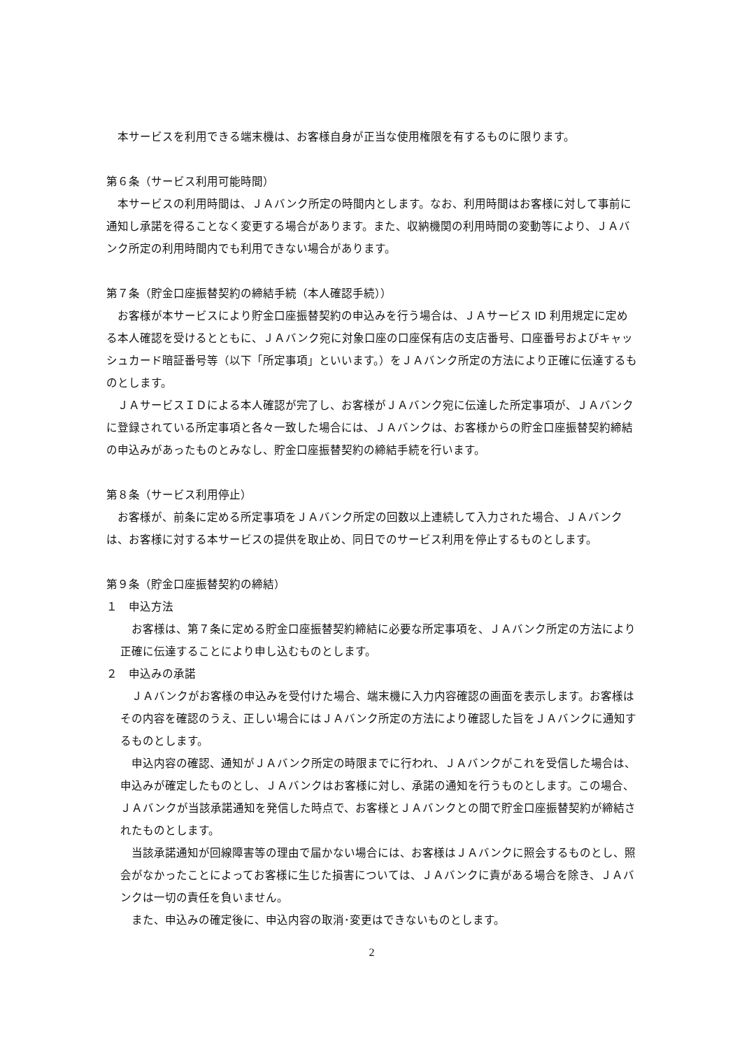本サービスを利用できる端末機は、お客様自身が正当な使用権限を有するものに限ります。
第６条（サービス利用可能時間）
本サービスの利用時間は、ＪＡバンク所定の時間内とします。なお、利用時間はお客様に対して事前に通知し承諾を得ることなく変更する場合があります。また、収納機関の利用時間の変動等により、ＪＡバンク所定の利用時間内でも利用できない場合があります。
第７条（貯金口座振替契約の締結手続（本人確認手続））
お客様が本サービスにより貯金口座振替契約の申込みを行う場合は、ＪＡサービス ID 利用規定に定める本人確認を受けるとともに、ＪＡバンク宛に対象口座の口座保有店の支店番号、口座番号およびキャッシュカード暗証番号等（以下「所定事項」といいます。）をＪＡバンク所定の方法により正確に伝達するものとします。
ＪＡサービスＩＤによる本人確認が完了し、お客様がＪＡバンク宛に伝達した所定事項が、ＪＡバンクに登録されている所定事項と各々一致した場合には、ＪＡバンクは、お客様からの貯金口座振替契約締結の申込みがあったものとみなし、貯金口座振替契約の締結手続を行います。
第８条（サービス利用停止）
お客様が、前条に定める所定事項をＪＡバンク所定の回数以上連続して入力された場合、ＪＡバンクは、お客様に対する本サービスの提供を取止め、同日でのサービス利用を停止するものとします。
第９条（貯金口座振替契約の締結）
１　申込方法
お客様は、第７条に定める貯金口座振替契約締結に必要な所定事項を、ＪＡバンク所定の方法により正確に伝達することにより申し込むものとします。
２　申込みの承諾
ＪＡバンクがお客様の申込みを受付けた場合、端末機に入力内容確認の画面を表示します。お客様はその内容を確認のうえ、正しい場合にはＪＡバンク所定の方法により確認した旨をＪＡバンクに通知するものとします。
申込内容の確認、通知がＪＡバンク所定の時限までに行われ、ＪＡバンクがこれを受信した場合は、申込みが確定したものとし、ＪＡバンクはお客様に対し、承諾の通知を行うものとします。この場合、ＪＡバンクが当該承諾通知を発信した時点で、お客様とＪＡバンクとの間で貯金口座振替契約が締結されたものとします。
当該承諾通知が回線障害等の理由で届かない場合には、お客様はＪＡバンクに照会するものとし、照会がなかったことによってお客様に生じた損害については、ＪＡバンクに責がある場合を除き、ＪＡバンクは一切の責任を負いません。
また、申込みの確定後に、申込内容の取消･変更はできないものとします。
2